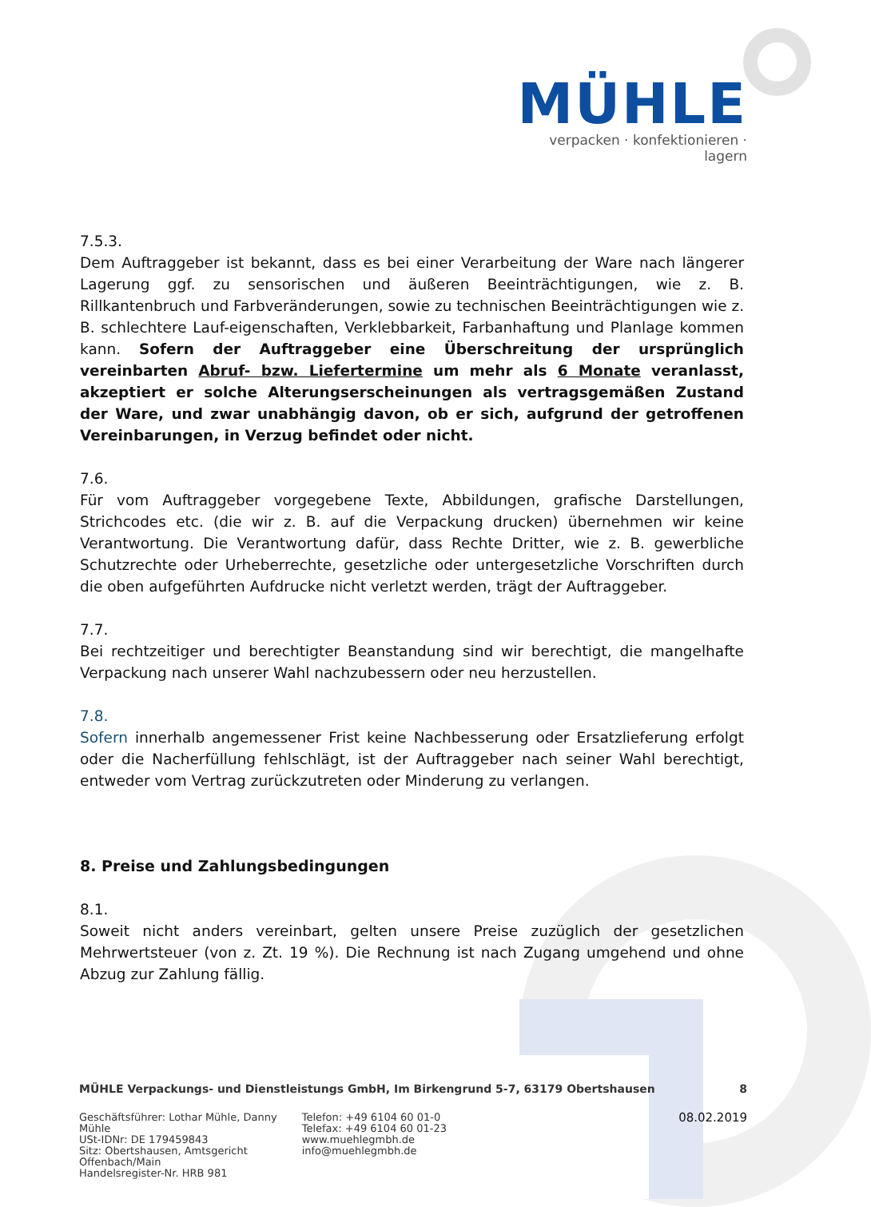MÜHLE
verpacken · konfektionieren · lagern
7.5.3.
Dem Auftraggeber ist bekannt, dass es bei einer Verarbeitung der Ware nach längerer Lagerung ggf. zu sensorischen und äußeren Beeinträchtigungen, wie z. B. Rillkantenbruch und Farbveränderungen, sowie zu technischen Beeinträchtigungen wie z. B. schlechtere Lauf-eigenschaften, Verklebbarkeit, Farbanhaftung und Planlage kommen kann. Sofern der Auftraggeber eine Überschreitung der ursprünglich vereinbarten Abruf- bzw. Liefertermine um mehr als 6 Monate veranlasst, akzeptiert er solche Alterungserscheinungen als vertragsgemäßen Zustand der Ware, und zwar unabhängig davon, ob er sich, aufgrund der getroffenen Vereinbarungen, in Verzug befindet oder nicht.
7.6.
Für vom Auftraggeber vorgegebene Texte, Abbildungen, grafische Darstellungen, Strichcodes etc. (die wir z. B. auf die Verpackung drucken) übernehmen wir keine Verantwortung. Die Verantwortung dafür, dass Rechte Dritter, wie z. B. gewerbliche Schutzrechte oder Urheberrechte, gesetzliche oder untergesetzliche Vorschriften durch die oben aufgeführten Aufdrucke nicht verletzt werden, trägt der Auftraggeber.
7.7.
Bei rechtzeitiger und berechtigter Beanstandung sind wir berechtigt, die mangelhafte Verpackung nach unserer Wahl nachzubessern oder neu herzustellen.
7.8.
Sofern innerhalb angemessener Frist keine Nachbesserung oder Ersatzlieferung erfolgt oder die Nacherfüllung fehlschlägt, ist der Auftraggeber nach seiner Wahl berechtigt, entweder vom Vertrag zurückzutreten oder Minderung zu verlangen.
8. Preise und Zahlungsbedingungen
8.1.
Soweit nicht anders vereinbart, gelten unsere Preise zuzüglich der gesetzlichen Mehrwertsteuer (von z. Zt. 19 %). Die Rechnung ist nach Zugang umgehend und ohne Abzug zur Zahlung fällig.
MÜHLE Verpackungs- und Dienstleistungs GmbH, Im Birkengrund 5-7, 63179 Obertshausen 8
Geschäftsführer: Lothar Mühle, Danny Mühle
USt-IDNr: DE 179459843
Sitz: Obertshausen, Amtsgericht Offenbach/Main
Handelsregister-Nr. HRB 981
Telefon: +49 6104 60 01-0
Telefax: +49 6104 60 01-23
www.muehlegmbh.de
info@muehlegmbh.de
08.02.2019